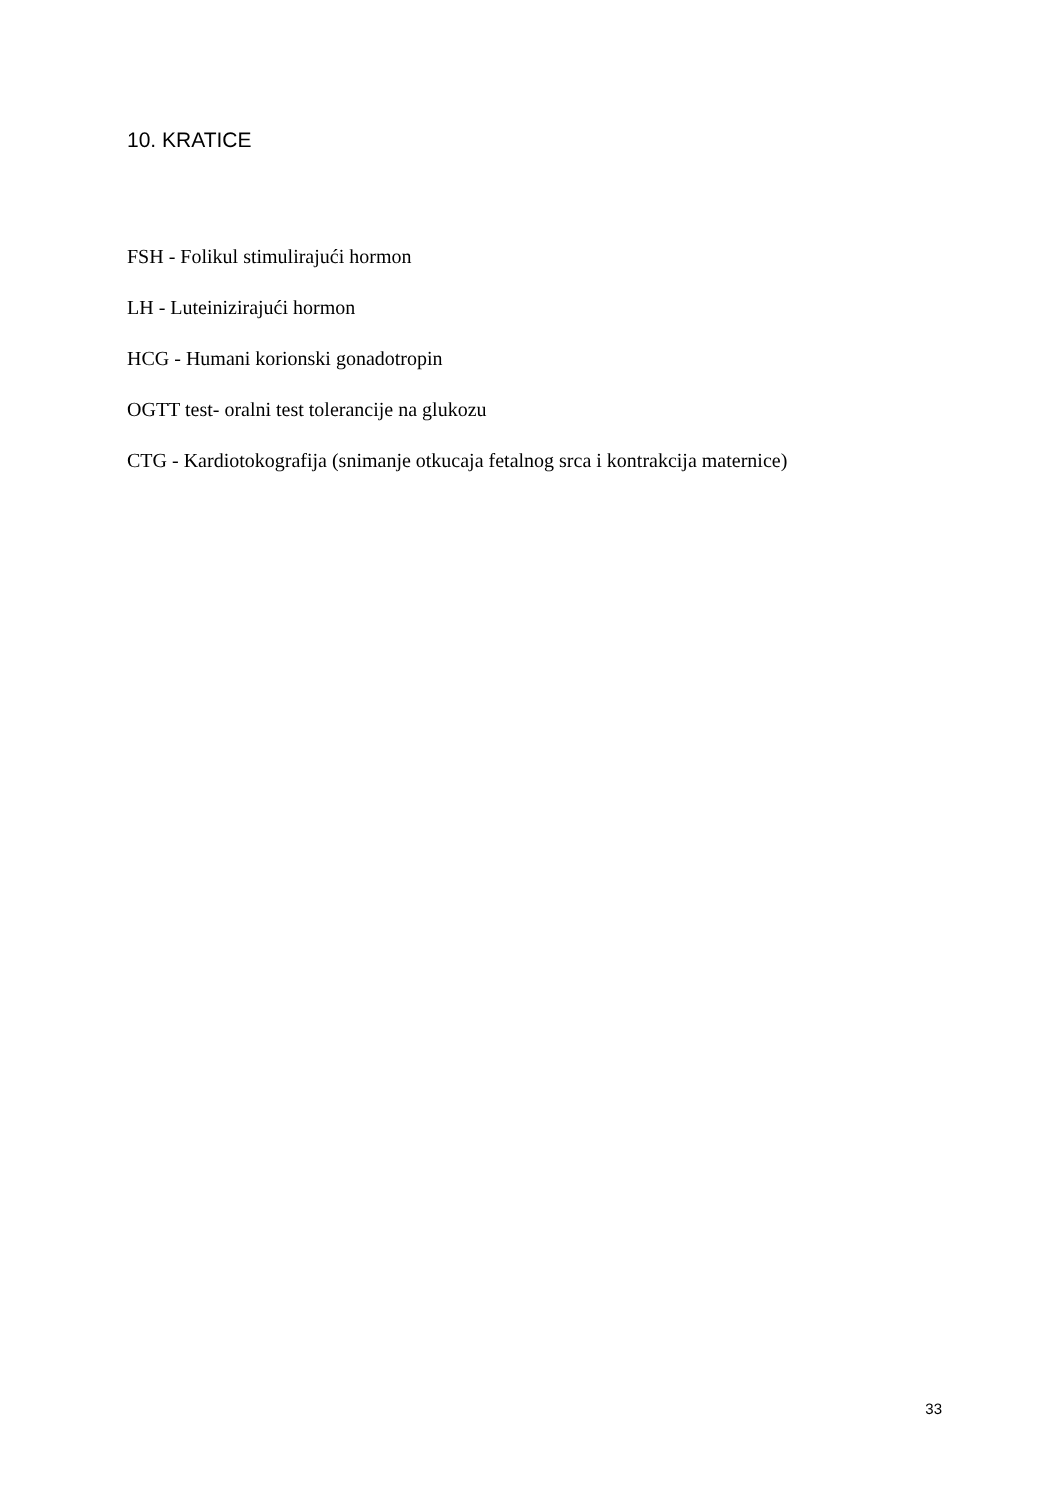10. KRATICE
FSH - Folikul stimulirajući hormon
LH - Luteinizirajući hormon
HCG - Humani korionski gonadotropin
OGTT test- oralni test tolerancije na glukozu
CTG - Kardiotokografija (snimanje otkucaja fetalnog srca i kontrakcija maternice)
33